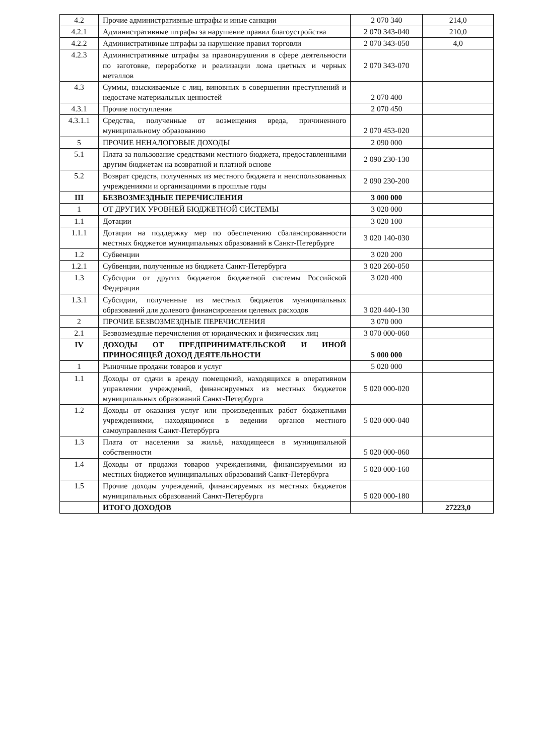| 4.2 | Прочие административные штрафы и иные санкции | 2 070 340 | 214,0 |
| 4.2.1 | Административные штрафы за нарушение правил благоустройства | 2 070 343-040 | 210,0 |
| 4.2.2 | Административные штрафы за нарушение правил торговли | 2 070 343-050 | 4,0 |
| 4.2.3 | Административные штрафы за правонарушения в сфере деятельности по заготовке, переработке и реализации лома цветных и черных металлов | 2 070 343-070 | |
| 4.3 | Суммы, взыскиваемые с лиц, виновных в совершении преступлений и недостаче материальных ценностей | 2 070 400 | |
| 4.3.1 | Прочие поступления | 2 070 450 | |
| 4.3.1.1 | Средства, полученные от возмещения вреда, причиненного муниципальному образованию | 2 070 453-020 | |
| 5 | ПРОЧИЕ НЕНАЛОГОВЫЕ ДОХОДЫ | 2 090 000 | |
| 5.1 | Плата за пользование средствами местного бюджета, предоставленными другим бюджетам на возвратной и платной основе | 2 090 230-130 | |
| 5.2 | Возврат средств, полученных из местного бюджета и неиспользованных учреждениями и организациями в прошлые годы | 2 090 230-200 | |
| III | БЕЗВОЗМЕЗДНЫЕ ПЕРЕЧИСЛЕНИЯ | 3 000 000 | |
| 1 | ОТ ДРУГИХ УРОВНЕЙ БЮДЖЕТНОЙ СИСТЕМЫ | 3 020 000 | |
| 1.1 | Дотации | 3 020 100 | |
| 1.1.1 | Дотации на поддержку мер по обеспечению сбалансированности местных бюджетов муниципальных образований в Санкт-Петербурге | 3 020 140-030 | |
| 1.2 | Субвенции | 3 020 200 | |
| 1.2.1 | Субвенции, полученные из бюджета Санкт-Петербурга | 3 020 260-050 | |
| 1.3 | Субсидии от других бюджетов бюджетной системы Российской Федерации | 3 020 400 | |
| 1.3.1 | Субсидии, полученные из местных бюджетов муниципальных образований для долевого финансирования целевых расходов | 3 020 440-130 | |
| 2 | ПРОЧИЕ БЕЗВОЗМЕЗДНЫЕ ПЕРЕЧИСЛЕНИЯ | 3 070 000 | |
| 2.1 | Безвозмездные перечисления от юридических и физических лиц | 3 070 000-060 | |
| IV | ДОХОДЫ ОТ ПРЕДПРИНИМАТЕЛЬСКОЙ И ИНОЙ ПРИНОСЯЩЕЙ ДОХОД ДЕЯТЕЛЬНОСТИ | 5 000 000 | |
| 1 | Рыночные продажи товаров и услуг | 5 020 000 | |
| 1.1 | Доходы от сдачи в аренду помещений, находящихся в оперативном управлении учреждений, финансируемых из местных бюджетов муниципальных образований Санкт-Петербурга | 5 020 000-020 | |
| 1.2 | Доходы от оказания услуг или произведенных работ бюджетными учреждениями, находящимися в ведении органов местного самоуправления Санкт-Петербурга | 5 020 000-040 | |
| 1.3 | Плата от населения за жильё, находящееся в муниципальной собственности | 5 020 000-060 | |
| 1.4 | Доходы от продажи товаров учреждениями, финансируемыми из местных бюджетов муниципальных образований Санкт-Петербурга | 5 020 000-160 | |
| 1.5 | Прочие доходы учреждений, финансируемых из местных бюджетов муниципальных образований Санкт-Петербурга | 5 020 000-180 | |
| | ИТОГО ДОХОДОВ | | 27223,0 |